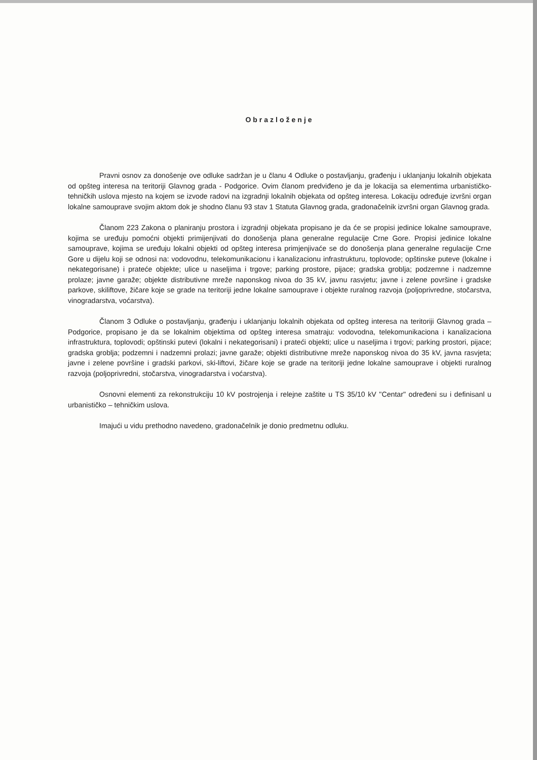Obrazloženje
Pravni osnov za donošenje ove odluke sadržan je u članu 4 Odluke o postavljanju, građenju i uklanjanju lokalnih objekata od opšteg interesa na teritoriji Glavnog grada - Podgorice. Ovim članom predviđeno je da je lokacija sa elementima urbanističko-tehničkih uslova mjesto na kojem se izvode radovi na izgradnji lokalnih objekata od opšteg interesa. Lokaciju određuje izvršni organ lokalne samouprave svojim aktom dok je shodno članu 93 stav 1 Statuta Glavnog grada, gradonačelnik izvršni organ Glavnog grada.
Članom 223 Zakona o planiranju prostora i izgradnji objekata propisano je da će se propisi jedinice lokalne samouprave, kojima se uređuju pomoćni objekti primijenjivati do donošenja plana generalne regulacije Crne Gore. Propisi jedinice lokalne samouprave, kojima se uređuju lokalni objekti od opšteg interesa primjenjivaće se do donošenja plana generalne regulacije Crne Gore u dijelu koji se odnosi na: vodovodnu, telekomunikacionu i kanalizacionu infrastrukturu, toplovode; opštinske puteve (lokalne i nekategorisane) i prateće objekte; ulice u naseljima i trgove; parking prostore, pijace; gradska groblja; podzemne i nadzemne prolaze; javne garaže; objekte distributivne mreže naponskog nivoa do 35 kV, javnu rasvjetu; javne i zelene površine i gradske parkove, skiliftove, žičare koje se grade na teritoriji jedne lokalne samouprave i objekte ruralnog razvoja (poljoprivredne, stočarstva, vinogradarstva, voćarstva).
Članom 3 Odluke o postavljanju, građenju i uklanjanju lokalnih objekata od opšteg interesa na teritoriji Glavnog grada – Podgorice, propisano je da se lokalnim objektima od opšteg interesa smatraju: vodovodna, telekomunikaciona i kanalizaciona infrastruktura, toplovodi; opštinski putevi (lokalni i nekategorisani) i prateći objekti; ulice u naseljima i trgovi; parking prostori, pijace; gradska groblja; podzemni i nadzemni prolazi; javne garaže; objekti distributivne mreže naponskog nivoa do 35 kV, javna rasvjeta; javne i zelene površine i gradski parkovi, ski-liftovi, žičare koje se grade na teritoriji jedne lokalne samouprave i objekti ruralnog razvoja (poljoprivredni, stočarstva, vinogradarstva i voćarstva).
Osnovni elementi za rekonstrukciju 10 kV postrojenja i relejne zaštite u TS 35/10 kV "Centar" određeni su i definisanl u urbanističko – tehničkim uslova.
Imajući u vidu prethodno navedeno, gradonačelnik je donio predmetnu odluku.